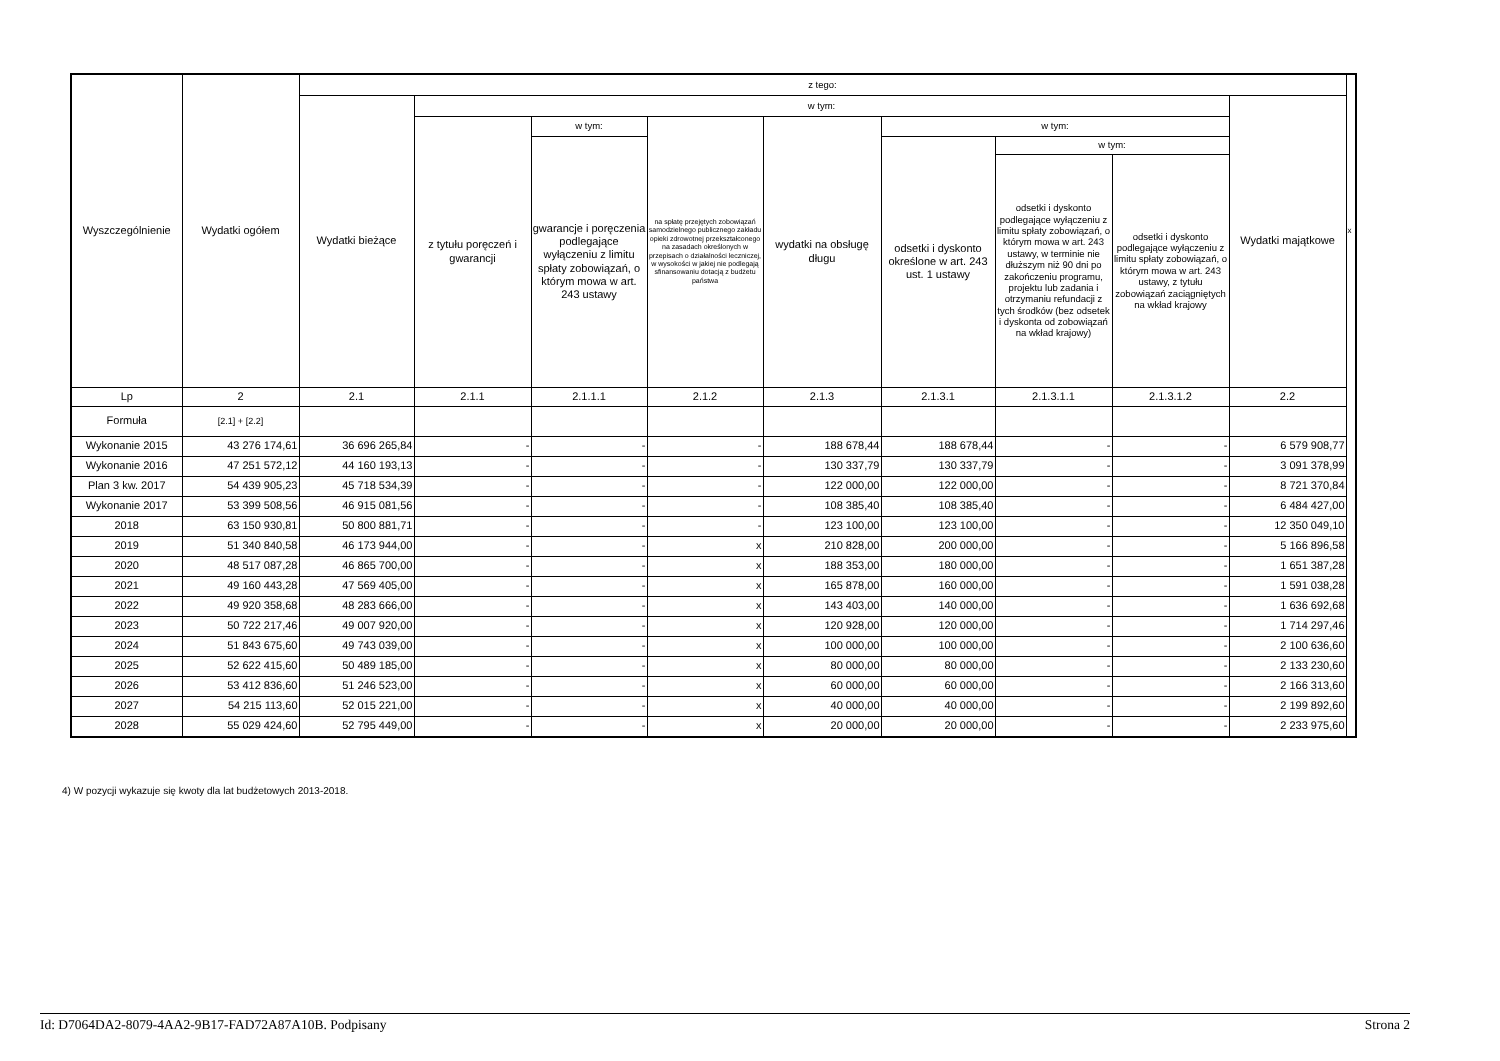| Wyszczególnienie | Wydatki ogółem | z tego: | | | | | | | | | x |
| | | Wydatki bieżące | w tym: | | | | | | | Wydatki majątkowe | |
| | | | z tytułu poręczeń i gwarancji | w tym: | na spłatę przejętych zobowiązań samodzielnego publicznego zakładu opieki zdrowotnej przekształconego na zasadach określonych w przepisach o działalności leczniczej, w wysokości w jakiej nie podlegają sfinansowaniu dotacją z budżetu państwa | wydatki na obsługę długu | w tym: | | | | |
| | | | | gwarancje i poręczenia podlegające wyłączeniu z limitu spłaty zobowiązań, o którym mowa w art. 243 ustawy | | | odsetki i dyskonto określone w art. 243 ust. 1 ustawy | w tym: | | | |
| | | | | | | | | odsetki i dyskonto podlegające wyłączeniu z limitu spłaty zobowiązań, o którym mowa w art. 243 ustawy, w terminie nie dłuższym niż 90 dni po zakończeniu programu, projektu lub zadania i otrzymaniu refundacji z tych środków (bez odsetek i dyskonta od zobowiązań na wkład krajowy) | odsetki i dyskonto podlegające wyłączeniu z limitu spłaty zobowiązań, o którym mowa w art. 243 ustawy, z tytułu zobowiązań zaciągniętych na wkład krajowy | | |
| Lp | 2 | 2.1 | 2.1.1 | 2.1.1.1 | 2.1.2 | 2.1.3 | 2.1.3.1 | 2.1.3.1.1 | 2.1.3.1.2 | 2.2 | |
| Formuła | [2.1] + [2.2] | | | | | | | | | | |
| Wykonanie 2015 | 43 276 174,61 | 36 696 265,84 | - | - | - | 188 678,44 | 188 678,44 | - | - | 6 579 908,77 | |
| Wykonanie 2016 | 47 251 572,12 | 44 160 193,13 | - | - | - | 130 337,79 | 130 337,79 | - | - | 3 091 378,99 | |
| Plan 3 kw. 2017 | 54 439 905,23 | 45 718 534,39 | - | - | - | 122 000,00 | 122 000,00 | - | - | 8 721 370,84 | |
| Wykonanie 2017 | 53 399 508,56 | 46 915 081,56 | - | - | - | 108 385,40 | 108 385,40 | - | - | 6 484 427,00 | |
| 2018 | 63 150 930,81 | 50 800 881,71 | - | - | - | 123 100,00 | 123 100,00 | - | - | 12 350 049,10 | |
| 2019 | 51 340 840,58 | 46 173 944,00 | - | - | x | 210 828,00 | 200 000,00 | - | - | 5 166 896,58 | |
| 2020 | 48 517 087,28 | 46 865 700,00 | - | - | x | 188 353,00 | 180 000,00 | - | - | 1 651 387,28 | |
| 2021 | 49 160 443,28 | 47 569 405,00 | - | - | x | 165 878,00 | 160 000,00 | - | - | 1 591 038,28 | |
| 2022 | 49 920 358,68 | 48 283 666,00 | - | - | x | 143 403,00 | 140 000,00 | - | - | 1 636 692,68 | |
| 2023 | 50 722 217,46 | 49 007 920,00 | - | - | x | 120 928,00 | 120 000,00 | - | - | 1 714 297,46 | |
| 2024 | 51 843 675,60 | 49 743 039,00 | - | - | x | 100 000,00 | 100 000,00 | - | - | 2 100 636,60 | |
| 2025 | 52 622 415,60 | 50 489 185,00 | - | - | x | 80 000,00 | 80 000,00 | - | - | 2 133 230,60 | |
| 2026 | 53 412 836,60 | 51 246 523,00 | - | - | x | 60 000,00 | 60 000,00 | - | - | 2 166 313,60 | |
| 2027 | 54 215 113,60 | 52 015 221,00 | - | - | x | 40 000,00 | 40 000,00 | - | - | 2 199 892,60 | |
| 2028 | 55 029 424,60 | 52 795 449,00 | - | - | x | 20 000,00 | 20 000,00 | - | - | 2 233 975,60 | |
4) W pozycji wykazuje się kwoty dla lat budżetowych 2013-2018.
Id: D7064DA2-8079-4AA2-9B17-FAD72A87A10B. Podpisany Strona 2